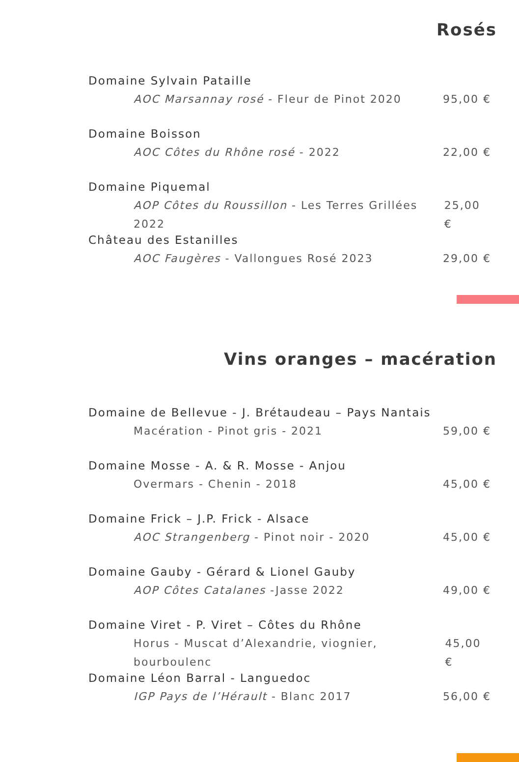Rosés
Domaine Sylvain Pataille
AOC Marsannay rosé - Fleur de Pinot 2020 95,00 €
Domaine Boisson
AOC Côtes du Rhône rosé - 2022 22,00 €
Domaine Piquemal
AOP Côtes du Roussillon - Les Terres Grillées 2022 25,00 €
Château des Estanilles
AOC Faugères - Vallongues Rosé 2023 29,00 €
Vins oranges – macération
Domaine de Bellevue - J. Brétaudeau – Pays Nantais
Macération - Pinot gris - 2021 59,00 €
Domaine Mosse - A. & R. Mosse - Anjou
Overmars - Chenin - 2018 45,00 €
Domaine Frick – J.P. Frick - Alsace
AOC Strangenberg - Pinot noir - 2020 45,00 €
Domaine Gauby - Gérard & Lionel Gauby
AOP Côtes Catalanes -Jasse 2022 49,00 €
Domaine Viret - P. Viret – Côtes du Rhône
Horus - Muscat d’Alexandrie, viognier, bourboulenc 45,00 €
Domaine Léon Barral - Languedoc
IGP Pays de l’Hérault - Blanc 2017 56,00 €